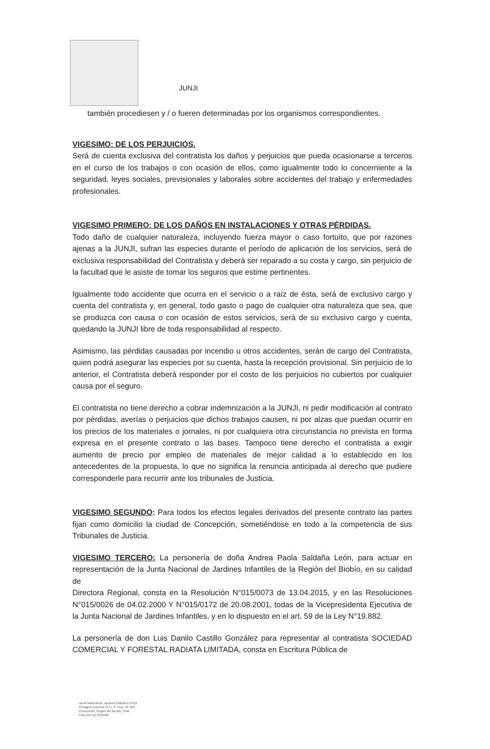JUNJI
también procediesen y / o fueren determinadas por los organismos correspondientes.
VIGESIMO: DE LOS PERJUICIOS.
Será de cuenta exclusiva del contratista los daños y perjuicios que pueda ocasionarse a terceros en el curso de los trabajos o con ocasión de ellos, como igualmente todo lo concerniente a la seguridad, leyes sociales, previsionales y laborales sobre accidentes del trabajo y enfermedades profesionales.
VIGESIMO PRIMERO: DE LOS DAÑOS EN INSTALACIONES Y OTRAS PÉRDIDAS.
Todo daño de cualquier naturaleza, incluyendo fuerza mayor o caso fortuito, que por razones ajenas a la JUNJI, sufran las especies durante el período de aplicación de los servicios, será de exclusiva responsabilidad del Contratista y deberá ser reparado a su costa y cargo, sin perjuicio de la facultad que le asiste de tomar los seguros que estime pertinentes.
Igualmente todo accidente que ocurra en el servicio o a raíz de ésta, será de exclusivo cargo y cuenta del contratista y, en general, todo gasto o pago de cualquier otra naturaleza que sea, que se produzca con causa o con ocasión de estos servicios, será de su exclusivo cargo y cuenta, quedando la JUNJI libre de toda responsabilidad al respecto.
Asimismo, las pérdidas causadas por incendio u otros accidentes, serán de cargo del Contratista, quien podrá asegurar las especies por su cuenta, hasta la recepción provisional. Sin perjuicio de lo anterior, el Contratista deberá responder por el costo de los perjuicios no cubiertos por cualquier causa por el seguro.
El contratista no tiene derecho a cobrar indemnización a la JUNJI, ni pedir modificación al contrato por pérdidas, averías o perjuicios que dichos trabajos causen, ni por alzas que puedan ocurrir en los precios de los materiales o jornales, ni por cualquiera otra circunstancia no prevista en forma expresa en el presente contrato o las bases. Tampoco tiene derecho el contratista a exigir aumento de precio por empleo de materiales de mejor calidad a lo establecido en los antecedentes de la propuesta, lo que no significa la renuncia anticipada al derecho que pudiere corresponderle para recurrir ante los tribunales de Justicia.
VIGESIMO SEGUNDO: Para todos los efectos legales derivados del presente contrato las partes fijan como domicilio la ciudad de Concepción, sometiéndose en todo a la competencia de sus Tribunales de Justicia.
VIGESIMO TERCERO: La personería de doña Andrea Paola Saldaña León, para actuar en representación de la Junta Nacional de Jardines Infantiles de la Región del Biobío, en su calidad de
Directora Regional, consta en la Resolución N°015/0073 de 13.04.2015, y en las Resoluciones N°015/0026 de 04.02.2000 Y N°015/0172 de 20.08.2001, todas de la Vicepresidenta Ejecutiva de la Junta Nacional de Jardines Infantiles, y en lo dispuesto en el art. 59 de la Ley N°19.882.
La personería de don Luis Danilo Castillo González para representar al contratista SOCIEDAD COMERCIAL Y FORESTAL RADIATA LIMITADA, consta en Escritura Pública de
Junta Nacional de Jardines Infantiles-JUNJI
O'Higgins Poniente N°77, 5° Piso, Of. 503
Concepción, Región del Bio Bio, Chile
Fono (56 41) 2125560